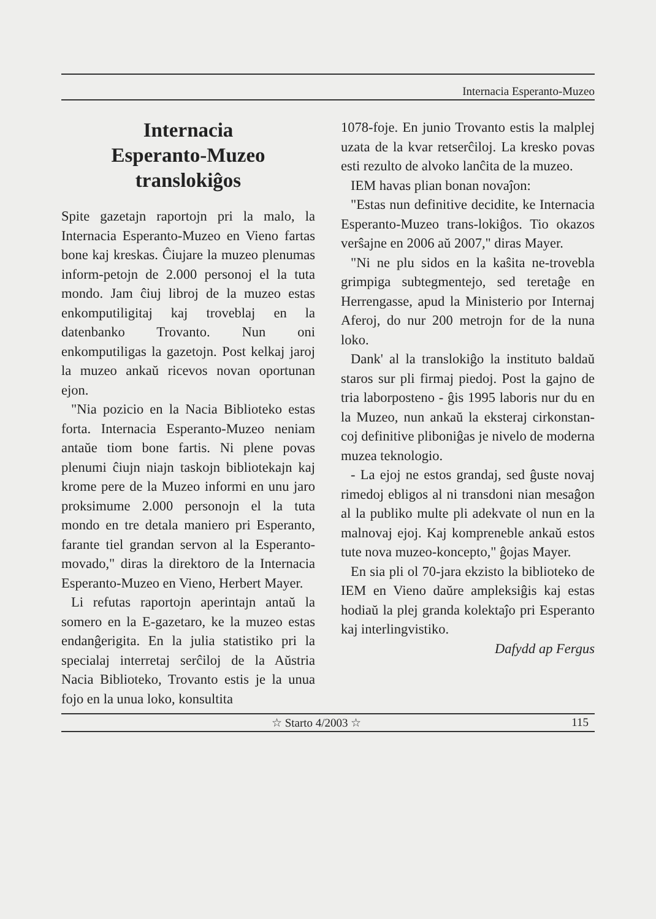Internacia Esperanto-Muzeo
Internacia
Esperanto-Muzeo
translokiĝos
Spite gazetajn raportojn pri la malo, la Internacia Esperanto-Muzeo en Vieno fartas bone kaj kreskas. Ĉiujare la muzeo plenumas inform-petojn de 2.000 personoj el la tuta mondo. Jam ĉiuj libroj de la muzeo estas enkomputiligitaj kaj troveblaj en la datenbanko Trovanto. Nun oni enkomputiligas la gazetojn. Post kelkaj jaroj la muzeo ankaŭ ricevos novan oportunan ejon.
"Nia pozicio en la Nacia Biblioteko estas forta. Internacia Esperanto-Muzeo neniam antaŭe tiom bone fartis. Ni plene povas plenumi ĉiujn niajn taskojn bibliotekajn kaj krome pere de la Muzeo informi en unu jaro proksimume 2.000 personojn el la tuta mondo en tre detala maniero pri Esperanto, farante tiel grandan servon al la Esperanto-movado," diras la direktoro de la Internacia Esperanto-Muzeo en Vieno, Herbert Mayer.
Li refutas raportojn aperintajn antaŭ la somero en la E-gazetaro, ke la muzeo estas endanĝerigita. En la julia statistiko pri la specialaj interretaj serĉiloj de la Aŭstria Nacia Biblioteko, Trovanto estis je la unua fojo en la unua loko, konsultita
1078-foje. En junio Trovanto estis la malplej uzata de la kvar retserĉiloj. La kresko povas esti rezulto de alvoko lanĉita de la muzeo.
IEM havas plian bonan novaĵon:
"Estas nun definitive decidite, ke Internacia Esperanto-Muzeo trans-lokiĝos. Tio okazos verŝajne en 2006 aŭ 2007," diras Mayer.
"Ni ne plu sidos en la kaŝita ne-trovebla grimpiga subtegmentejo, sed teretaĝe en Herrengasse, apud la Ministerio por Internaj Aferoj, do nur 200 metrojn for de la nuna loko.
Dank' al la translokiĝo la instituto baldaŭ staros sur pli firmaj piedoj. Post la gajno de tria laborposteno - ĝis 1995 laboris nur du en la Muzeo, nun ankaŭ la eksteraj cirkonstan-coj definitive pliboniĝas je nivelo de moderna muzea teknologio.
- La ejoj ne estos grandaj, sed ĝuste novaj rimedoj ebligos al ni transdoni nian mesaĝon al la publiko multe pli adekvate ol nun en la malnovaj ejoj. Kaj kompreneble ankaŭ estos tute nova muzeo-koncepto," ĝojas Mayer.
En sia pli ol 70-jara ekzisto la biblioteko de IEM en Vieno daŭre ampleksiĝis kaj estas hodiaŭ la plej granda kolektaĵo pri Esperanto kaj interlingvistiko.
Dafydd ap Fergus
☆ Starto 4/2003 ☆ 115